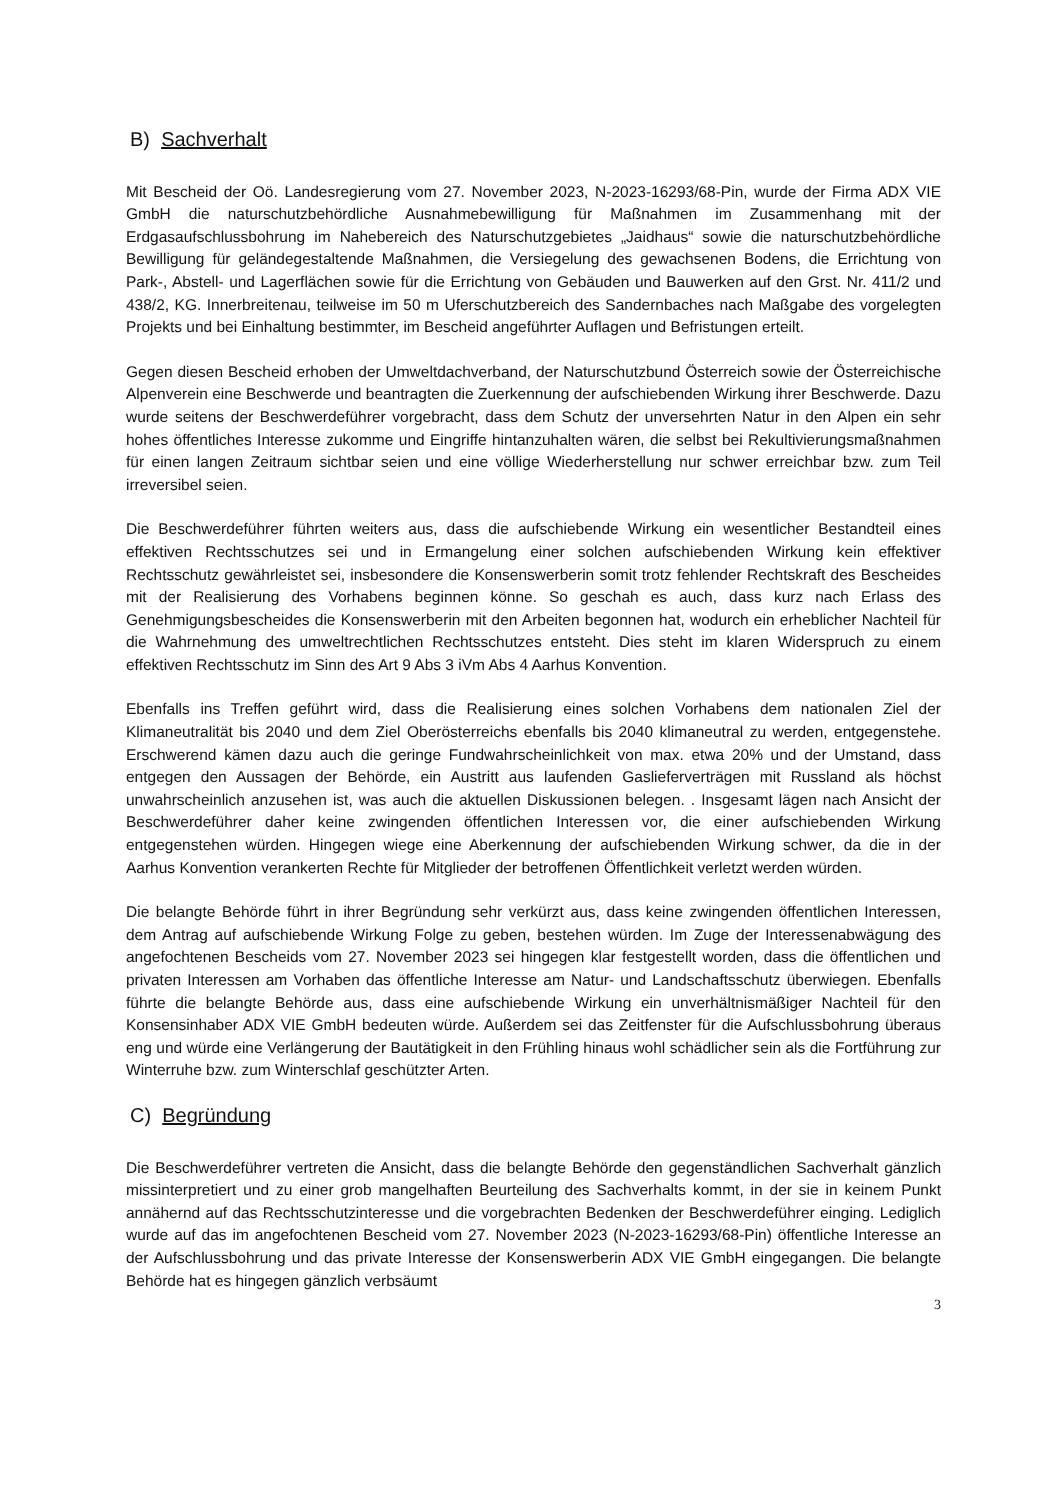B) Sachverhalt
Mit Bescheid der Oö. Landesregierung vom 27. November 2023, N-2023-16293/68-Pin, wurde der Firma ADX VIE GmbH die naturschutzbehördliche Ausnahmebewilligung für Maßnahmen im Zusammenhang mit der Erdgasaufschlussbohrung im Nahebereich des Naturschutzgebietes „Jaidhaus“ sowie die naturschutzbehördliche Bewilligung für geländegestaltende Maßnahmen, die Versiegelung des gewachsenen Bodens, die Errichtung von Park-, Abstell- und Lagerflächen sowie für die Errichtung von Gebäuden und Bauwerken auf den Grst. Nr. 411/2 und 438/2, KG. Innerbreitenau, teilweise im 50 m Uferschutzbereich des Sandernbaches nach Maßgabe des vorgelegten Projekts und bei Einhaltung bestimmter, im Bescheid angeführter Auflagen und Befristungen erteilt.
Gegen diesen Bescheid erhoben der Umweltdachverband, der Naturschutzbund Österreich sowie der Österreichische Alpenverein eine Beschwerde und beantragten die Zuerkennung der aufschiebenden Wirkung ihrer Beschwerde. Dazu wurde seitens der Beschwerdeführer vorgebracht, dass dem Schutz der unversehrten Natur in den Alpen ein sehr hohes öffentliches Interesse zukomme und Eingriffe hintanzuhalten wären, die selbst bei Rekultivierungsmaßnahmen für einen langen Zeitraum sichtbar seien und eine völlige Wiederherstellung nur schwer erreichbar bzw. zum Teil irreversibel seien.
Die Beschwerdeführer führten weiters aus, dass die aufschiebende Wirkung ein wesentlicher Bestandteil eines effektiven Rechtsschutzes sei und in Ermangelung einer solchen aufschiebenden Wirkung kein effektiver Rechtsschutz gewährleistet sei, insbesondere die Konsenswerberin somit trotz fehlender Rechtskraft des Bescheides mit der Realisierung des Vorhabens beginnen könne. So geschah es auch, dass kurz nach Erlass des Genehmigungsbescheides die Konsenswerberin mit den Arbeiten begonnen hat, wodurch ein erheblicher Nachteil für die Wahrnehmung des umweltrechtlichen Rechtsschutzes entsteht. Dies steht im klaren Widerspruch zu einem effektiven Rechtsschutz im Sinn des Art 9 Abs 3 iVm Abs 4 Aarhus Konvention.
Ebenfalls ins Treffen geführt wird, dass die Realisierung eines solchen Vorhabens dem nationalen Ziel der Klimaneutralität bis 2040 und dem Ziel Oberösterreichs ebenfalls bis 2040 klimaneutral zu werden, entgegenstehe. Erschwerend kämen dazu auch die geringe Fundwahrscheinlichkeit von max. etwa 20% und der Umstand, dass entgegen den Aussagen der Behörde, ein Austritt aus laufenden Gasliefer­verträgen mit Russland als höchst unwahrscheinlich anzusehen ist, was auch die aktuellen Diskussionen belegen. . Insgesamt lägen nach Ansicht der Beschwerdeführer daher keine zwingenden öffentlichen Interessen vor, die einer aufschiebenden Wirkung entgegenstehen würden. Hingegen wiege eine Aberkennung der aufschiebenden Wirkung schwer, da die in der Aarhus Konvention verankerten Rechte für Mitglieder der betroffenen Öffentlichkeit verletzt werden würden.
Die belangte Behörde führt in ihrer Begründung sehr verkürzt aus, dass keine zwingenden öffentlichen Interessen, dem Antrag auf aufschiebende Wirkung Folge zu geben, bestehen würden. Im Zuge der Interessenabwägung des angefochtenen Bescheids vom 27. November 2023 sei hingegen klar festgestellt worden, dass die öffentlichen und privaten Interessen am Vorhaben das öffentliche Interesse am Natur- und Landschaftsschutz überwiegen. Ebenfalls führte die belangte Behörde aus, dass eine aufschiebende Wirkung ein unverhältnismäßiger Nachteil für den Konsensinhaber ADX VIE GmbH bedeuten würde. Außerdem sei das Zeitfenster für die Aufschlussbohrung überaus eng und würde eine Verlängerung der Bautätigkeit in den Frühling hinaus wohl schädlicher sein als die Fortführung zur Winterruhe bzw. zum Winterschlaf geschützter Arten.
C) Begründung
Die Beschwerdeführer vertreten die Ansicht, dass die belangte Behörde den gegenständlichen Sachverhalt gänzlich missinterpretiert und zu einer grob mangelhaften Beurteilung des Sachverhalts kommt, in der sie in keinem Punkt annähernd auf das Rechtsschutzinteresse und die vorgebrachten Bedenken der Beschwerdeführer einging. Lediglich wurde auf das im angefochtenen Bescheid vom 27. November 2023 (N-2023-16293/68-Pin) öffentliche Interesse an der Aufschlussbohrung und das private Interesse der Konsenswerberin ADX VIE GmbH eingegangen. Die belangte Behörde hat es hingegen gänzlich verbsäumt
3